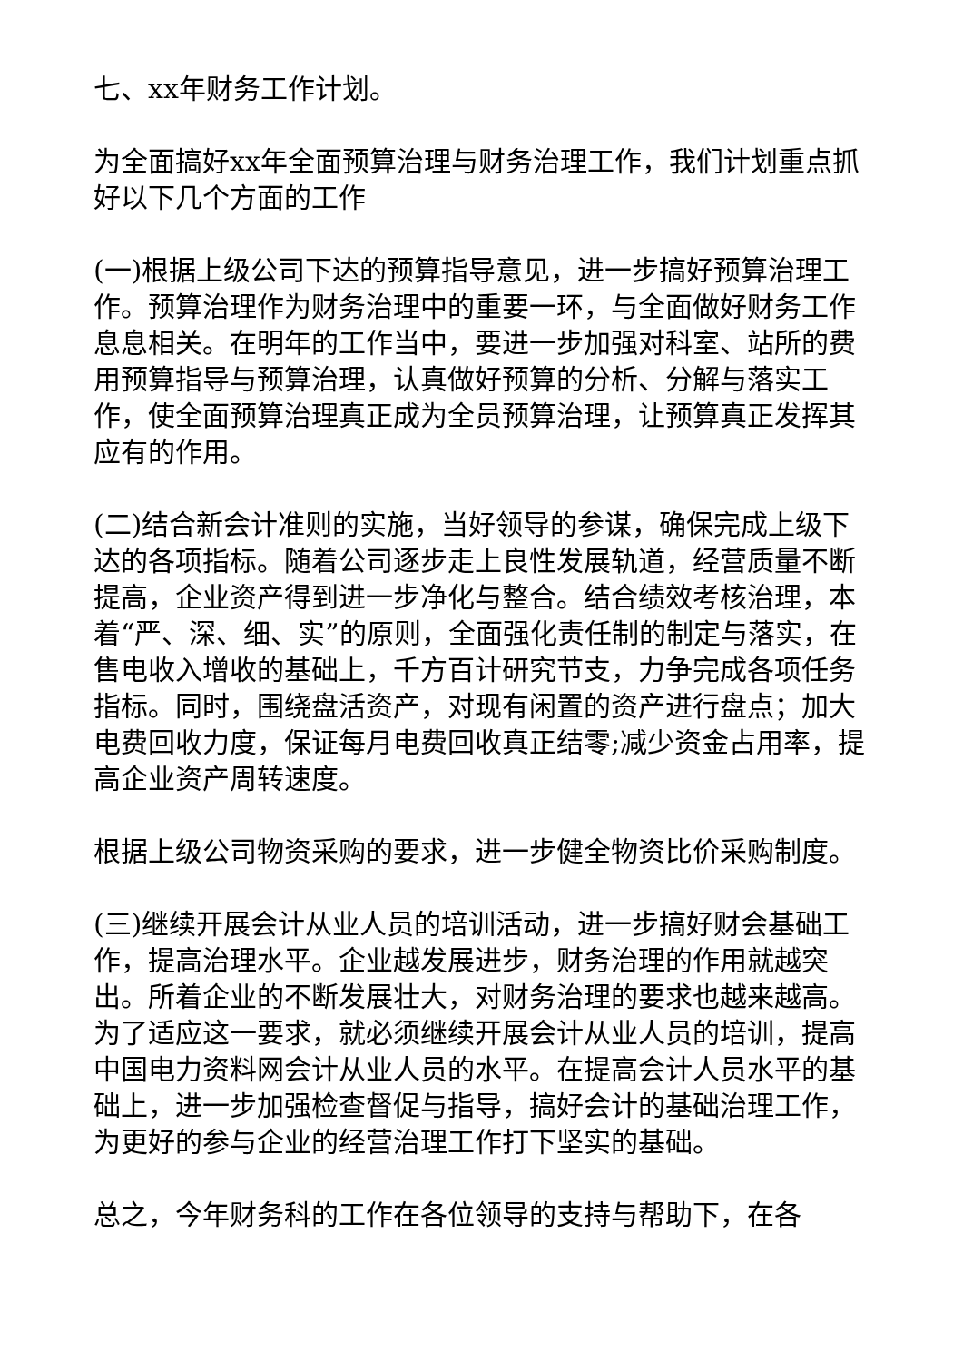七、xx年财务工作计划。
为全面搞好xx年全面预算治理与财务治理工作，我们计划重点抓好以下几个方面的工作
(一)根据上级公司下达的预算指导意见，进一步搞好预算治理工作。预算治理作为财务治理中的重要一环，与全面做好财务工作息息相关。在明年的工作当中，要进一步加强对科室、站所的费用预算指导与预算治理，认真做好预算的分析、分解与落实工作，使全面预算治理真正成为全员预算治理，让预算真正发挥其应有的作用。
(二)结合新会计准则的实施，当好领导的参谋，确保完成上级下达的各项指标。随着公司逐步走上良性发展轨道，经营质量不断提高，企业资产得到进一步净化与整合。结合绩效考核治理，本着“严、深、细、实”的原则，全面强化责任制的制定与落实，在售电收入增收的基础上，千方百计研究节支，力争完成各项任务指标。同时，围绕盘活资产，对现有闲置的资产进行盘点；加大电费回收力度，保证每月电费回收真正结零;减少资金占用率，提高企业资产周转速度。
根据上级公司物资采购的要求，进一步健全物资比价采购制度。
(三)继续开展会计从业人员的培训活动，进一步搞好财会基础工作，提高治理水平。企业越发展进步，财务治理的作用就越突出。所着企业的不断发展壮大，对财务治理的要求也越来越高。为了适应这一要求，就必须继续开展会计从业人员的培训，提高中国电力资料网会计从业人员的水平。在提高会计人员水平的基础上，进一步加强检查督促与指导，搞好会计的基础治理工作，为更好的参与企业的经营治理工作打下坚实的基础。
总之，今年财务科的工作在各位领导的支持与帮助下，在各